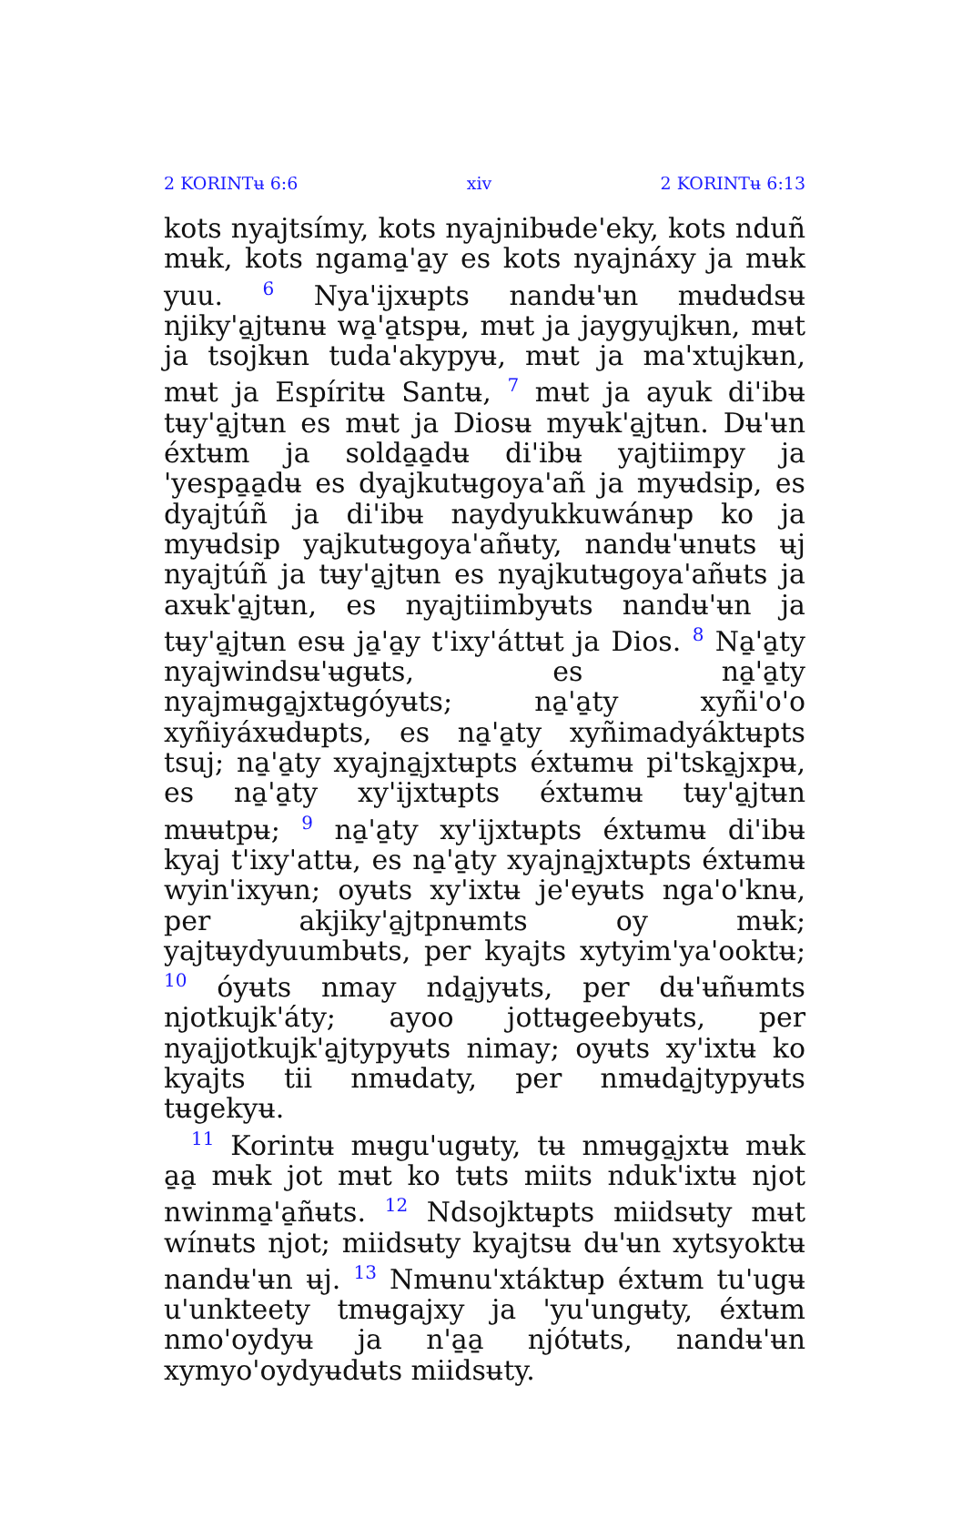2 KORINTʉ 6:6 xiv 2 KORINTʉ 6:13
kots nyajtsímy, kots nyajnibʉde'eky, kots nduñ mʉk, kots ngama̱'a̱y es kots nyajnáxy ja mʉk yuu. <sup>6</sup> Nya'ijxʉpts nandʉ'ʉn mʉdʉdsʉ njiky'a̱jtʉnʉ wa̱'a̱tspʉ, mʉt ja jaygyujkʉn, mʉt ja tsojkʉn tuda'akypyʉ, mʉt ja ma'xtujkʉn, mʉt ja Espíritʉ Santʉ, <sup>7</sup> mʉt ja ayuk di'ibʉ tʉy'a̱jtʉn es mʉt ja Diosʉ myʉk'a̱jtʉn. Dʉ'ʉn éxtʉm ja solda̱a̱dʉ di'ibʉ yajtiimpy ja 'yespa̱a̱dʉ es dyajkutʉgoya'añ ja myʉdsip, es dyajtúñ ja di'ibʉ naydyukkuwánʉp ko ja myʉdsip yajkutʉgoya'añʉty, nandʉ'ʉnʉts ʉj nyajtúñ ja tʉy'a̱jtʉn es nyajkutʉgoya'añʉts ja axʉk'a̱jtʉn, es nyajtiimbyʉts nandʉ'ʉn ja tʉy'a̱jtʉn esʉ ja̱'a̱y t'ixy'áttʉt ja Dios. <sup>8</sup> Na̱'a̱ty nyajwindsʉ'ʉgʉts, es na̱'a̱ty nyajmʉga̱jxtʉgóyʉts; na̱'a̱ty xyñi'o'o xyñiyáxʉdʉpts, es na̱'a̱ty xyñimadyáktʉpts tsuj; na̱'a̱ty xyajna̱jxtʉpts éxtʉmʉ pi'tska̱jxpʉ, es na̱'a̱ty xy'ijxtʉpts éxtʉmʉ tʉy'a̱jtʉn mʉʉtpʉ; <sup>9</sup> na̱'a̱ty xy'ijxtʉpts éxtʉmʉ di'ibʉ kyaj t'ixy'attʉ, es na̱'a̱ty xyajna̱jxtʉpts éxtʉmʉ wyin'ixyʉn; oyʉts xy'ixtʉ je'eyʉts nga'o'knʉ, per akjiky'a̱jtpnʉmts oy mʉk; yajtʉydyuumbʉts, per kyajts xytyim'ya'ooktʉ; <sup>10</sup> óyʉts nmay nda̱jyʉts, per dʉ'ʉñʉmts njotkujk'áty; ayoo jottʉgeebyʉts, per nyajjotkujk'a̱jtypyʉts nimay; oyʉts xy'ixtʉ ko kyajts tii nmʉdaty, per nmʉda̱jtypyʉts tʉgekyʉ.
<sup>11</sup> Korintʉ mʉgu'ugʉty, tʉ nmʉga̱jxtʉ mʉk a̱a̱ mʉk jot mʉt ko tʉts miits nduk'ixtʉ njot nwinma̱'a̱ñʉts. <sup>12</sup> Ndsojktʉpts miidsʉty mʉt wínʉts njot; miidsʉty kyajtsʉ dʉ'ʉn xytsyoktʉ nandʉ'ʉn ʉj. <sup>13</sup> Nmʉnu'xtáktʉp éxtʉm tu'ugʉ u'unkteety tmʉgajxy ja 'yu'ungʉty, éxtʉm nmo'oydyʉ ja n'a̱a̱ njótʉts, nandʉ'ʉn xymyo'oydyʉdʉts miidsʉty.